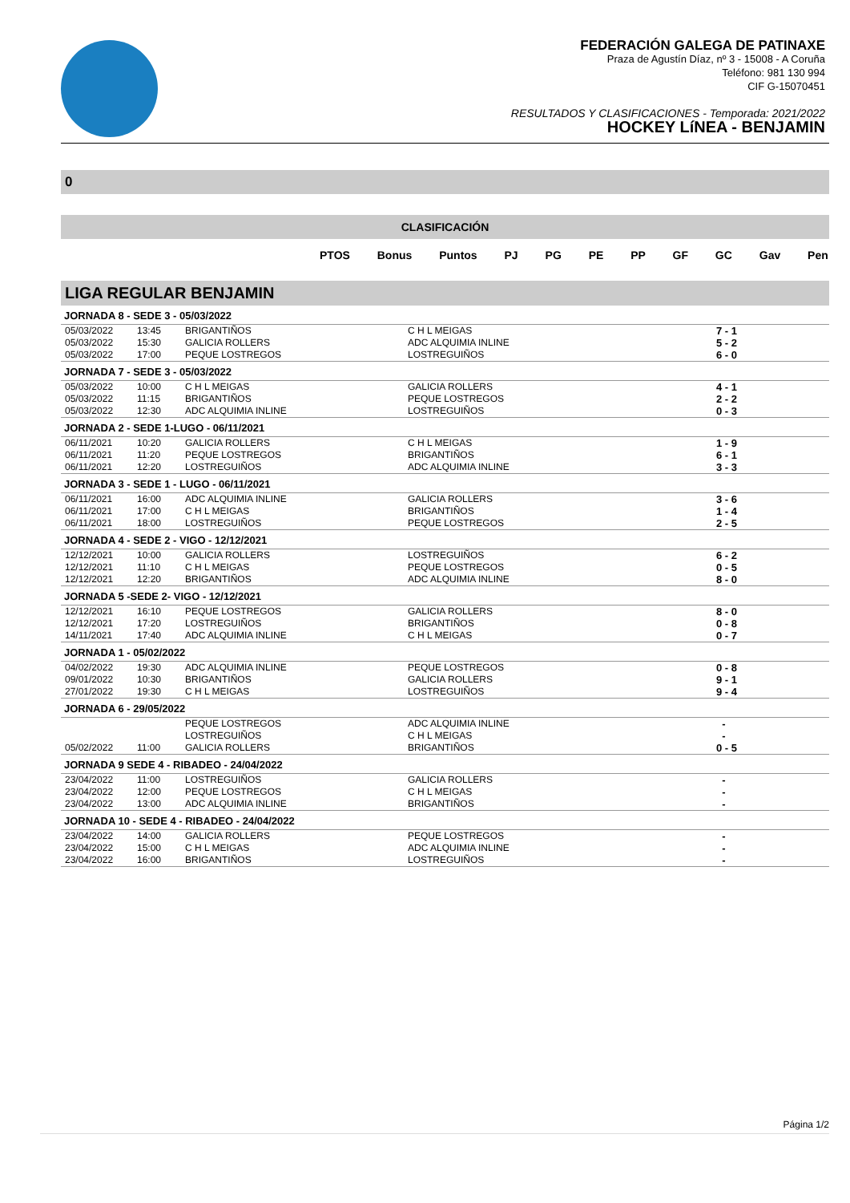FEDERACIÓN GALEGA DE PATINAXE
Praza de Agustín Díaz, nº 3 - 15008 - A Coruña
Teléfono: 981 130 994
CIF G-15070451
RESULTADOS Y CLASIFICACIONES - Temporada: 2021/2022
HOCKEY LíNEA - BENJAMIN
0
CLASIFICACIÓN
PTOS Bonus Puntos PJ PG PE PP GF GC Gav Pen
LIGA REGULAR BENJAMIN
| JORNADA 8 - SEDE 3 - 05/03/2022 | | | | |
| 05/03/2022 | 13:45 | BRIGANTIÑOS | C H L MEIGAS | 7 - 1 |
| 05/03/2022 | 15:30 | GALICIA ROLLERS | ADC ALQUIMIA INLINE | 5 - 2 |
| 05/03/2022 | 17:00 | PEQUE LOSTREGOS | LOSTREGUIÑOS | 6 - 0 |
| JORNADA 7 - SEDE 3 - 05/03/2022 | | | | |
| 05/03/2022 | 10:00 | C H L MEIGAS | GALICIA ROLLERS | 4 - 1 |
| 05/03/2022 | 11:15 | BRIGANTIÑOS | PEQUE LOSTREGOS | 2 - 2 |
| 05/03/2022 | 12:30 | ADC ALQUIMIA INLINE | LOSTREGUIÑOS | 0 - 3 |
| JORNADA 2 - SEDE 1-LUGO - 06/11/2021 | | | | |
| 06/11/2021 | 10:20 | GALICIA ROLLERS | C H L MEIGAS | 1 - 9 |
| 06/11/2021 | 11:20 | PEQUE LOSTREGOS | BRIGANTIÑOS | 6 - 1 |
| 06/11/2021 | 12:20 | LOSTREGUIÑOS | ADC ALQUIMIA INLINE | 3 - 3 |
| JORNADA 3 - SEDE 1 - LUGO - 06/11/2021 | | | | |
| 06/11/2021 | 16:00 | ADC ALQUIMIA INLINE | GALICIA ROLLERS | 3 - 6 |
| 06/11/2021 | 17:00 | C H L MEIGAS | BRIGANTIÑOS | 1 - 4 |
| 06/11/2021 | 18:00 | LOSTREGUIÑOS | PEQUE LOSTREGOS | 2 - 5 |
| JORNADA 4 - SEDE 2 - VIGO - 12/12/2021 | | | | |
| 12/12/2021 | 10:00 | GALICIA ROLLERS | LOSTREGUIÑOS | 6 - 2 |
| 12/12/2021 | 11:10 | C H L MEIGAS | PEQUE LOSTREGOS | 0 - 5 |
| 12/12/2021 | 12:20 | BRIGANTIÑOS | ADC ALQUIMIA INLINE | 8 - 0 |
| JORNADA 5 -SEDE 2- VIGO - 12/12/2021 | | | | |
| 12/12/2021 | 16:10 | PEQUE LOSTREGOS | GALICIA ROLLERS | 8 - 0 |
| 12/12/2021 | 17:20 | LOSTREGUIÑOS | BRIGANTIÑOS | 0 - 8 |
| 14/11/2021 | 17:40 | ADC ALQUIMIA INLINE | C H L MEIGAS | 0 - 7 |
| JORNADA 1 - 05/02/2022 | | | | |
| 04/02/2022 | 19:30 | ADC ALQUIMIA INLINE | PEQUE LOSTREGOS | 0 - 8 |
| 09/01/2022 | 10:30 | BRIGANTIÑOS | GALICIA ROLLERS | 9 - 1 |
| 27/01/2022 | 19:30 | C H L MEIGAS | LOSTREGUIÑOS | 9 - 4 |
| JORNADA 6 - 29/05/2022 | | | | |
| | | PEQUE LOSTREGOS | ADC ALQUIMIA INLINE | - |
| | | LOSTREGUIÑOS | C H L MEIGAS | - |
| 05/02/2022 | 11:00 | GALICIA ROLLERS | BRIGANTIÑOS | 0 - 5 |
| JORNADA 9 SEDE 4 - RIBADEO - 24/04/2022 | | | | |
| 23/04/2022 | 11:00 | LOSTREGUIÑOS | GALICIA ROLLERS | - |
| 23/04/2022 | 12:00 | PEQUE LOSTREGOS | C H L MEIGAS | - |
| 23/04/2022 | 13:00 | ADC ALQUIMIA INLINE | BRIGANTIÑOS | - |
| JORNADA 10 - SEDE 4 - RIBADEO - 24/04/2022 | | | | |
| 23/04/2022 | 14:00 | GALICIA ROLLERS | PEQUE LOSTREGOS | - |
| 23/04/2022 | 15:00 | C H L MEIGAS | ADC ALQUIMIA INLINE | - |
| 23/04/2022 | 16:00 | BRIGANTIÑOS | LOSTREGUIÑOS | - |
Página 1/2